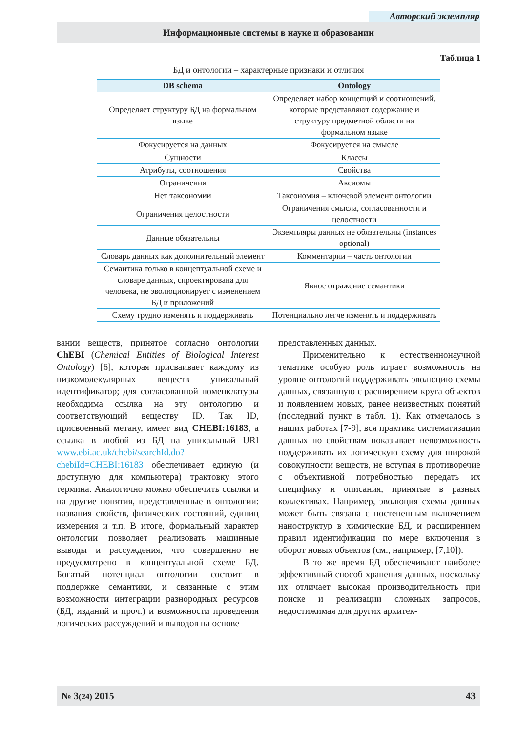Авторский экземпляр
Информационные системы в науке и образовании
Таблица 1
БД и онтологии – характерные признаки и отличия
| DB schema | Ontology |
| --- | --- |
| Определяет структуру БД на формальном языке | Определяет набор концепций и соотношений, которые представляют содержание и структуру предметной области на формальном языке |
| Фокусируется на данных | Фокусируется на смысле |
| Сущности | Классы |
| Атрибуты, соотношения | Свойства |
| Ограничения | Аксиомы |
| Нет таксономии | Таксономия – ключевой элемент онтологии |
| Ограничения целостности | Ограничения смысла, согласованности и целостности |
| Данные обязательны | Экземпляры данных не обязательны (instances optional) |
| Словарь данных как дополнительный элемент | Комментарии – часть онтологии |
| Семантика только в концептуальной схеме и словаре данных, спроектирована для человека, не эволюционирует с изменением БД и приложений | Явное отражение семантики |
| Схему трудно изменять и поддерживать | Потенциально легче изменять и поддерживать |
вании веществ, принятое согласно онтологии ChEBI (Chemical Entities of Biological Interest Ontology) [6], которая присваивает каждому из низкомолекулярных веществ уникальный идентификатор; для согласованной номенклатуры необходима ссылка на эту онтологию и соответствующий веществу ID. Так ID, присвоенный метану, имеет вид CHEBI:16183, а ссылка в любой из БД на уникальный URI www.ebi.ac.uk/chebi/searchId.do?chebiId=CHEBI:16183 обеспечивает единую (и доступную для компьютера) трактовку этого термина. Аналогично можно обеспечить ссылки и на другие понятия, представленные в онтологии: названия свойств, физических состояний, единиц измерения и т.п. В итоге, формальный характер онтологии позволяет реализовать машинные выводы и рассуждения, что совершенно не предусмотрено в концептуальной схеме БД. Богатый потенциал онтологии состоит в поддержке семантики, и связанные с этим возможности интеграции разнородных ресурсов (БД, изданий и проч.) и возможности проведения логических рассуждений и выводов на основе
представленных данных.
Применительно к естественнонаучной тематике особую роль играет возможность на уровне онтологий поддерживать эволюцию схемы данных, связанную с расширением круга объектов и появлением новых, ранее неизвестных понятий (последний пункт в табл. 1). Как отмечалось в наших работах [7-9], вся практика систематизации данных по свойствам показывает невозможность поддерживать их логическую схему для широкой совокупности веществ, не вступая в противоречие с объективной потребностью передать их специфику и описания, принятые в разных коллективах. Например, эволюция схемы данных может быть связана с постепенным включением наноструктур в химические БД, и расширением правил идентификации по мере включения в оборот новых объектов (см., например, [7,10]).
В то же время БД обеспечивают наиболее эффективный способ хранения данных, поскольку их отличает высокая производительность при поиске и реализации сложных запросов, недостижимая для других архитек-
№ 3(24) 2015 43